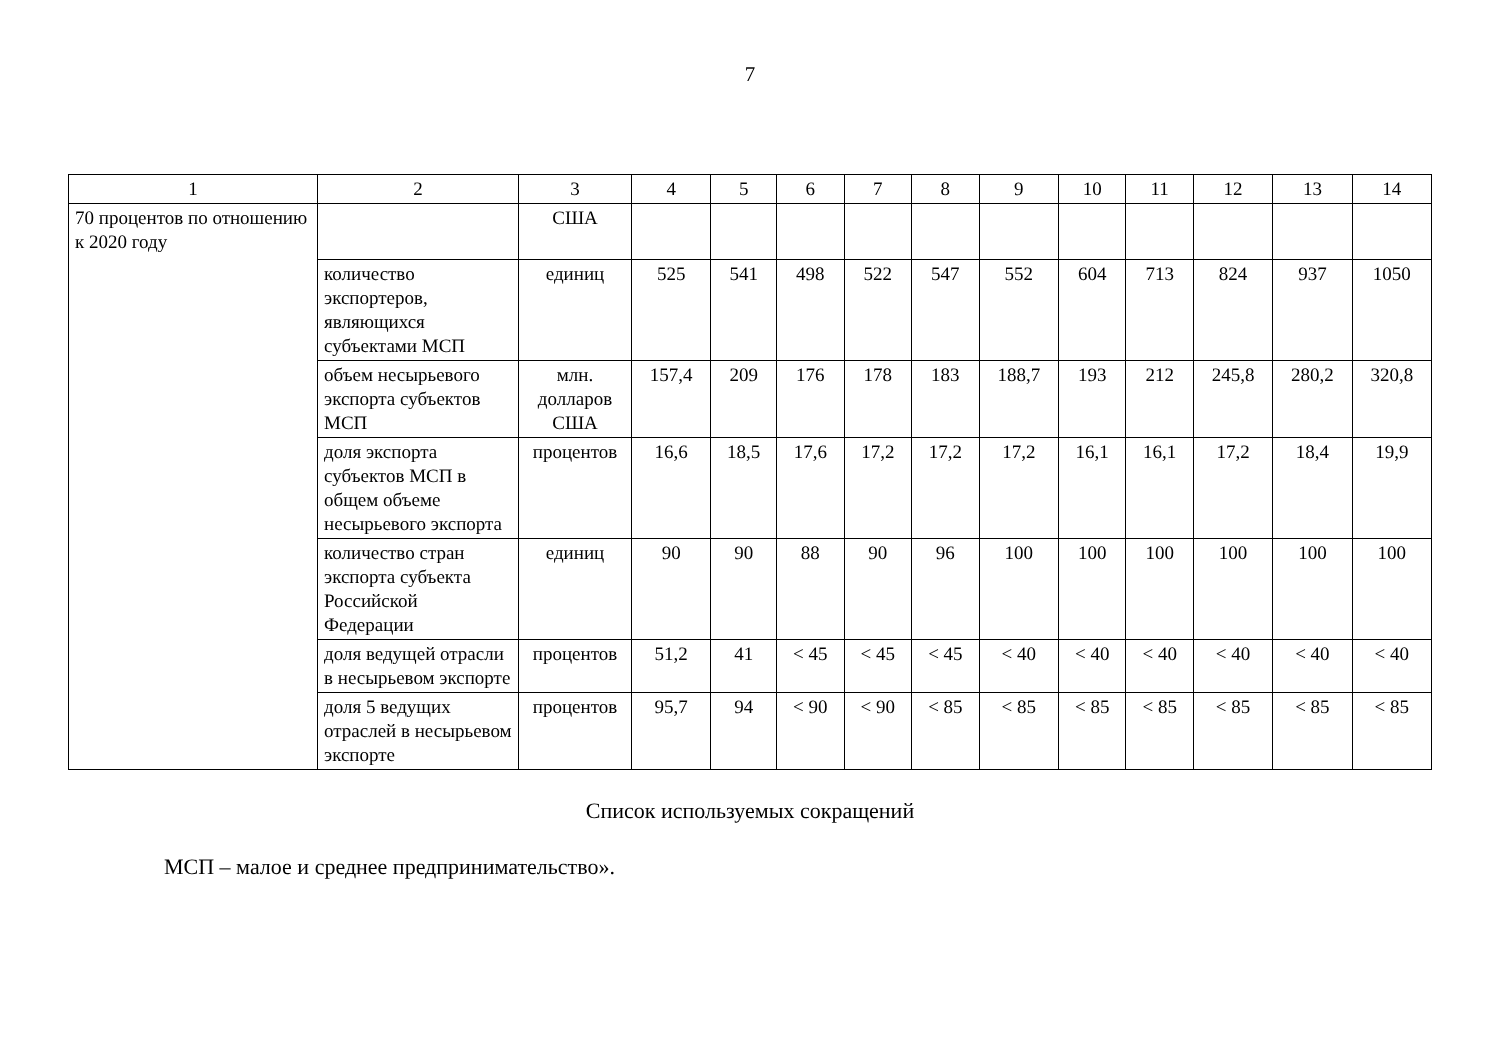7
| 1 | 2 | 3 | 4 | 5 | 6 | 7 | 8 | 9 | 10 | 11 | 12 | 13 | 14 |
| 70 процентов по отношению к 2020 году | | США | | | | | | | | | | | |
| | количество экспортеров, являющихся субъектами МСП | единиц | 525 | 541 | 498 | 522 | 547 | 552 | 604 | 713 | 824 | 937 | 1050 |
| | объем несырьевого экспорта субъектов МСП | млн. долларов США | 157,4 | 209 | 176 | 178 | 183 | 188,7 | 193 | 212 | 245,8 | 280,2 | 320,8 |
| | доля экспорта субъектов МСП в общем объеме несырьевого экспорта | процентов | 16,6 | 18,5 | 17,6 | 17,2 | 17,2 | 17,2 | 16,1 | 16,1 | 17,2 | 18,4 | 19,9 |
| | количество стран экспорта субъекта Российской Федерации | единиц | 90 | 90 | 88 | 90 | 96 | 100 | 100 | 100 | 100 | 100 | 100 |
| | доля ведущей отрасли в несырьевом экспорте | процентов | 51,2 | 41 | < 45 | < 45 | < 45 | < 40 | < 40 | < 40 | < 40 | < 40 | < 40 |
| | доля 5 ведущих отраслей в несырьевом экспорте | процентов | 95,7 | 94 | < 90 | < 90 | < 85 | < 85 | < 85 | < 85 | < 85 | < 85 | < 85 |
Список используемых сокращений
МСП – малое и среднее предпринимательство».